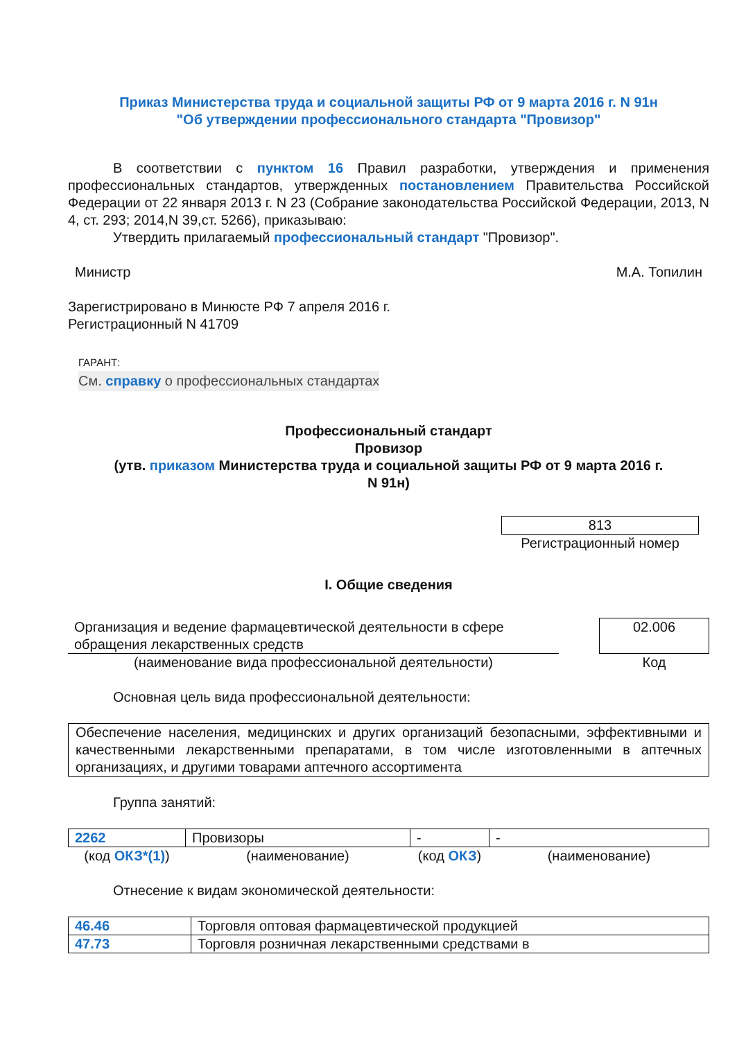Приказ Министерства труда и социальной защиты РФ от 9 марта 2016 г. N 91н
"Об утверждении профессионального стандарта "Провизор"
В соответствии с пунктом 16 Правил разработки, утверждения и применения профессиональных стандартов, утвержденных постановлением Правительства Российской Федерации от 22 января 2013 г. N 23 (Собрание законодательства Российской Федерации, 2013, N 4, ст. 293; 2014,N 39,ст. 5266), приказываю:
Утвердить прилагаемый профессиональный стандарт "Провизор".
Министр М.А. Топилин
Зарегистрировано в Минюсте РФ 7 апреля 2016 г.
Регистрационный N 41709
ГАРАНТ:
См. справку о профессиональных стандартах
Профессиональный стандарт
Провизор
(утв. приказом Министерства труда и социальной защиты РФ от 9 марта 2016 г.
N 91н)
813
Регистрационный номер
I. Общие сведения
| Организация и ведение фармацевтической деятельности в сфере обращения лекарственных средств | | 02.006 |
| (наименование вида профессиональной деятельности) | | Код |
Основная цель вида профессиональной деятельности:
Обеспечение населения, медицинских и других организаций безопасными, эффективными и качественными лекарственными препаратами, в том числе изготовленными в аптечных организациях, и другими товарами аптечного ассортимента
Группа занятий:
| 2262 | Провизоры | - | - |
| (код ОКЗ*(1) ) | (наименование) | (код ОКЗ ) | (наименование) |
Отнесение к видам экономической деятельности:
| 46.46 | Торговля оптовая фармацевтической продукцией |
| 47.73 | Торговля розничная лекарственными средствами в |